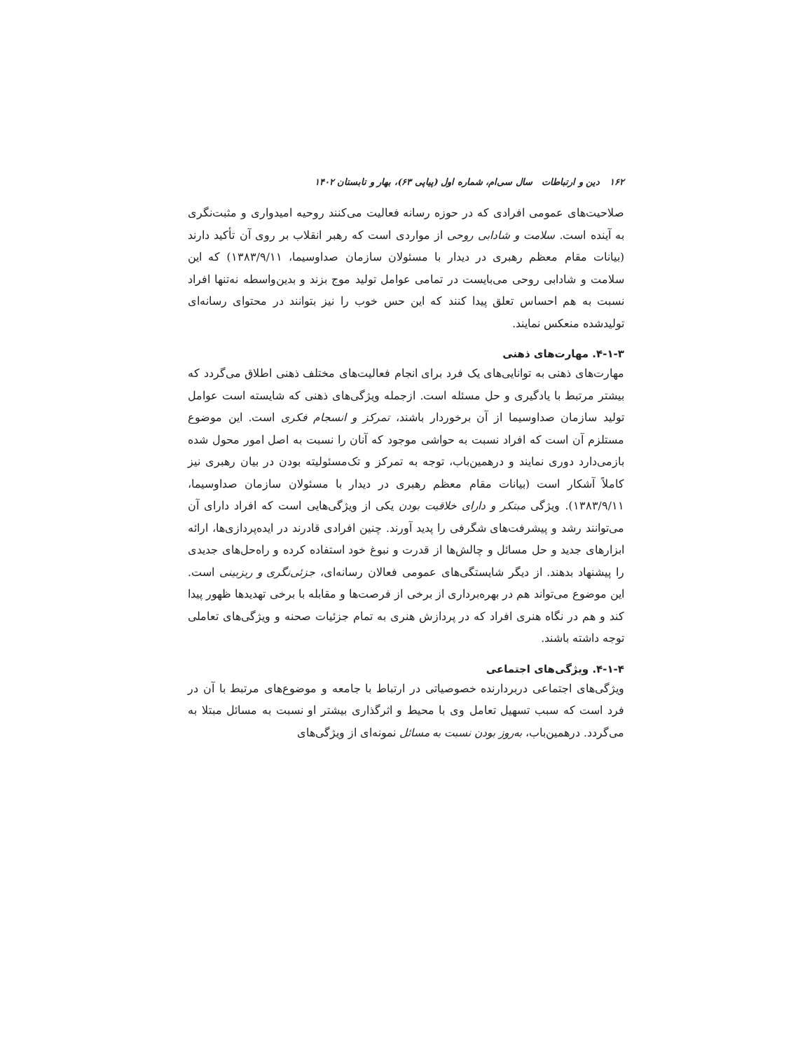۱۶۲ دین و ارتباطات سال سی‌ام، شماره اول (پیاپی ۶۳)، بهار و تابستان ۱۴۰۲
صلاحیت‌های عمومی افرادی که در حوزه رسانه فعالیت می‌کنند روحیه امیدواری و مثبت‌نگری به آینده است. سلامت و شادابی روحی از مواردی است که رهبر انقلاب بر روی آن تأکید دارند (بیانات مقام معظم رهبری در دیدار با مسئولان سازمان صداوسیما، ۱۳۸۳/۹/۱۱) که این سلامت و شادابی روحی می‌بایست در تمامی عوامل تولید موج بزند و بدین‌واسطه نه‌تنها افراد نسبت به هم احساس تعلق پیدا کنند که این حس خوب را نیز بتوانند در محتوای رسانه‌ای تولیدشده منعکس نمایند.
۴-۱-۳. مهارت‌های ذهنی
مهارت‌های ذهنی به توانایی‌های یک فرد برای انجام فعالیت‌های مختلف ذهنی اطلاق می‌گردد که بیشتر مرتبط با یادگیری و حل مسئله است. ازجمله ویژگی‌های ذهنی که شایسته است عوامل تولید سازمان صداوسیما از آن برخوردار باشند، تمرکز و انسجام فکری است. این موضوع مستلزم آن است که افراد نسبت به حواشی موجود که آنان را نسبت به اصل امور محول شده بازمی‌دارد دوری نمایند و درهمین‌باب، توجه به تمرکز و تک‌مسئولیته بودن در بیان رهبری نیز کاملاً آشکار است (بیانات مقام معظم رهبری در دیدار با مسئولان سازمان صداوسیما، ۱۳۸۳/۹/۱۱). ویژگی مبتکر و دارای خلاقیت بودن یکی از ویژگی‌هایی است که افراد دارای آن می‌توانند رشد و پیشرفت‌های شگرفی را پدید آورند. چنین افرادی قادرند در ایده‌پردازی‌ها، ارائه ابزارهای جدید و حل مسائل و چالش‌ها از قدرت و نبوغ خود استفاده کرده و راه‌حل‌های جدیدی را پیشنهاد بدهند. از دیگر شایستگی‌های عمومی فعالان رسانه‌ای، جزئی‌نگری و ریزبینی است. این موضوع می‌تواند هم در بهره‌برداری از برخی از فرصت‌ها و مقابله با برخی تهدیدها ظهور پیدا کند و هم در نگاه هنری افراد که در پردازش هنری به تمام جزئیات صحنه و ویژگی‌های تعاملی توجه داشته باشند.
۴-۱-۴. ویژگی‌های اجتماعی
ویژگی‌های اجتماعی دربردارنده خصوصیاتی در ارتباط با جامعه و موضوع‌های مرتبط با آن در فرد است که سبب تسهیل تعامل وی با محیط و اثرگذاری بیشتر او نسبت به مسائل مبتلا به می‌گردد. درهمین‌باب، به‌روز بودن نسبت به مسائل نمونه‌ای از ویژگی‌های